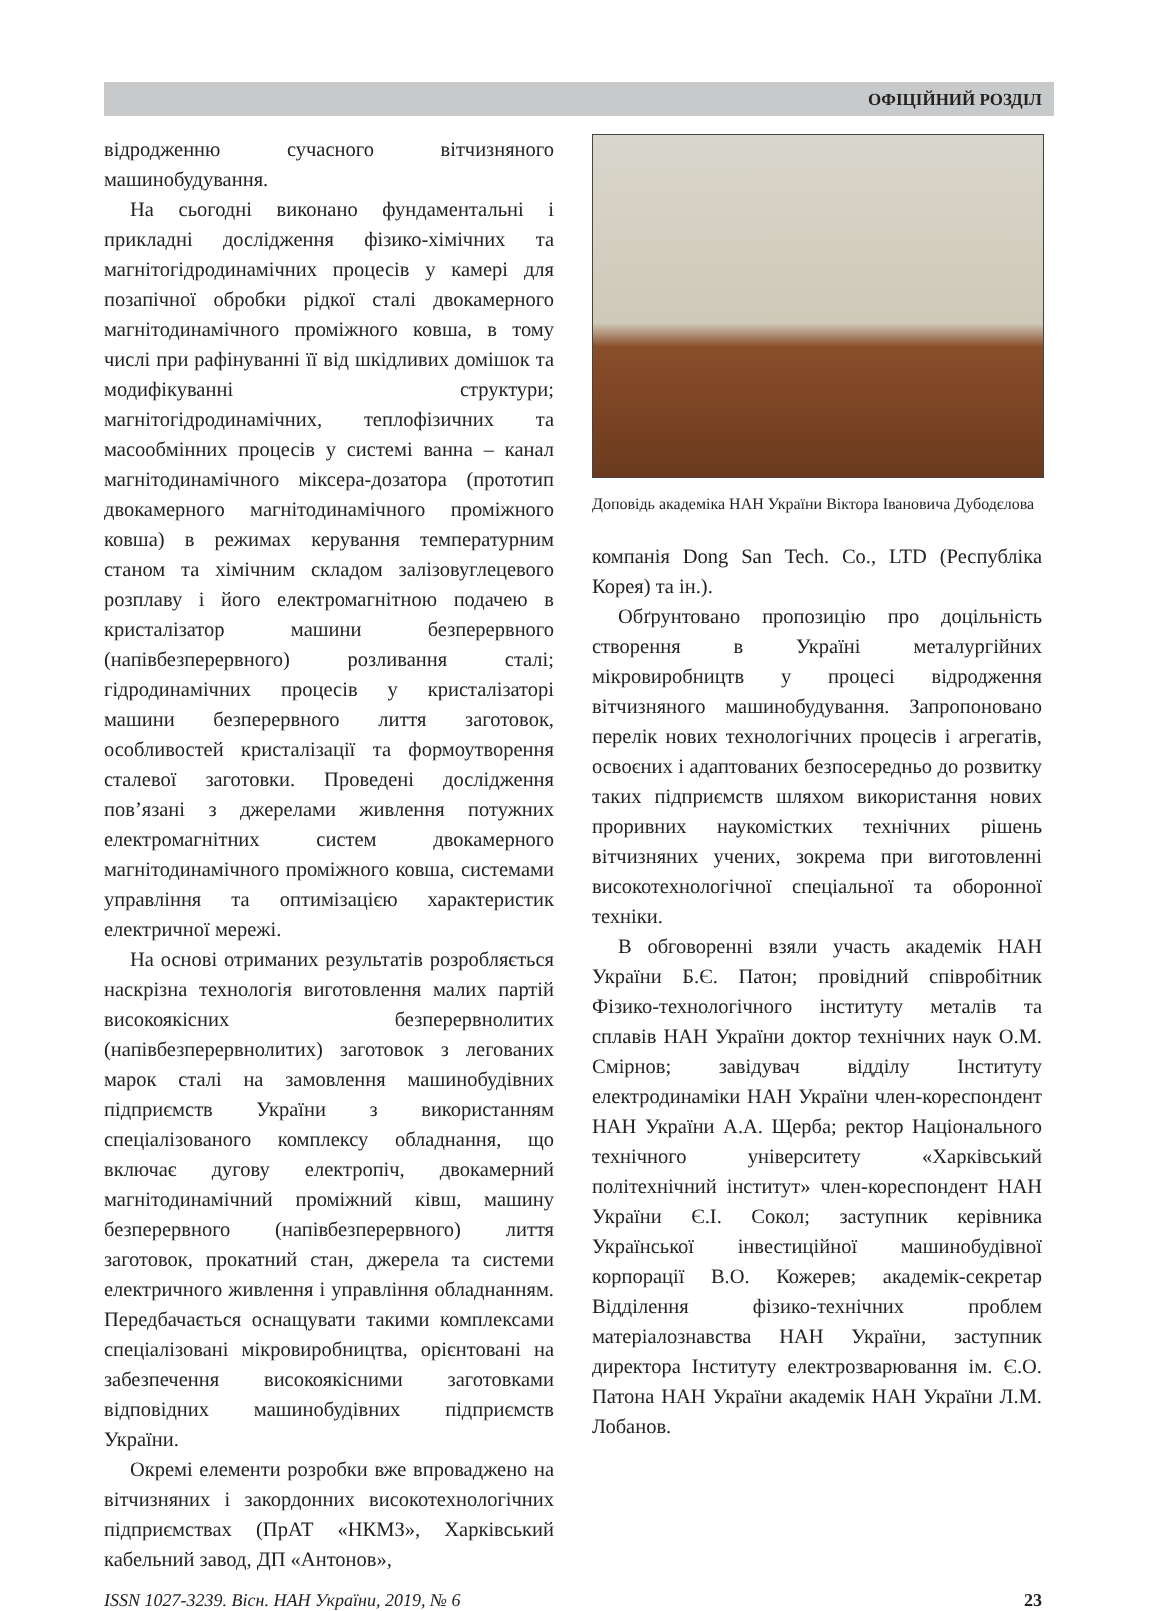ОФІЦІЙНИЙ РОЗДІЛ
відродженню сучасного вітчизняного машинобудування.
На сьогодні виконано фундаментальні і прикладні дослідження фізико-хімічних та магнітогідродинамічних процесів у камері для позапічної обробки рідкої сталі двокамерного магнітодинамічного проміжного ковша, в тому числі при рафінуванні її від шкідливих домішок та модифікуванні структури; магнітогідродинамічних, теплофізичних та масообмінних процесів у системі ванна – канал магнітодинамічного міксера-дозатора (прототип двокамерного магнітодинамічного проміжного ковша) в режимах керування температурним станом та хімічним складом залізовуглецевого розплаву і його електромагнітною подачею в кристалізатор машини безперервного (напівбезперервного) розливання сталі; гідродинамічних процесів у кристалізаторі машини безперервного лиття заготовок, особливостей кристалізації та формоутворення сталевої заготовки. Проведені дослідження пов’язані з джерелами живлення потужних електромагнітних систем двокамерного магнітодинамічного проміжного ковша, системами управління та оптимізацією характеристик електричної мережі.
На основі отриманих результатів розробляється наскрізна технологія виготовлення малих партій високоякісних безперервнолитих (напівбезперервнолитих) заготовок з легованих марок сталі на замовлення машинобудівних підприємств України з використанням спеціалізованого комплексу обладнання, що включає дугову електропіч, двокамерний магнітодинамічний проміжний ківш, машину безперервного (напівбезперервного) лиття заготовок, прокатний стан, джерела та системи електричного живлення і управління обладнанням. Передбачається оснащувати такими комплексами спеціалізовані мікровиробництва, орієнтовані на забезпечення високоякісними заготовками відповідних машинобудівних підприємств України.
Окремі елементи розробки вже впроваджено на вітчизняних і закордонних високотехнологічних підприємствах (ПрАТ «НКМЗ», Харківський кабельний завод, ДП «Антонов»,
Доповідь академіка НАН України Віктора Івановича Дубодєлова
компанія Dong San Tech. Co., LTD (Республіка Корея) та ін.).
Обґрунтовано пропозицію про доцільність створення в Україні металургійних мікровиробництв у процесі відродження вітчизняного машинобудування. Запропоновано перелік нових технологічних процесів і агрегатів, освоєних і адаптованих безпосередньо до розвитку таких підприємств шляхом використання нових проривних наукомістких технічних рішень вітчизняних учених, зокрема при виготовленні високотехнологічної спеціальної та оборонної техніки.
В обговоренні взяли участь академік НАН України Б.Є. Патон; провідний співробітник Фізико-технологічного інституту металів та сплавів НАН України доктор технічних наук О.М. Смірнов; завідувач відділу Інституту електродинаміки НАН України член-кореспондент НАН України А.А. Щерба; ректор Національного технічного університету «Харківський політехнічний інститут» член-кореспондент НАН України Є.І. Сокол; заступник керівника Української інвестиційної машинобудівної корпорації В.О. Кожерев; академік-секретар Відділення фізико-технічних проблем матеріалознавства НАН України, заступник директора Інституту електрозварювання ім. Є.О. Патона НАН України академік НАН України Л.М. Лобанов.
ISSN 1027-3239. Вісн. НАН України, 2019, № 6 23